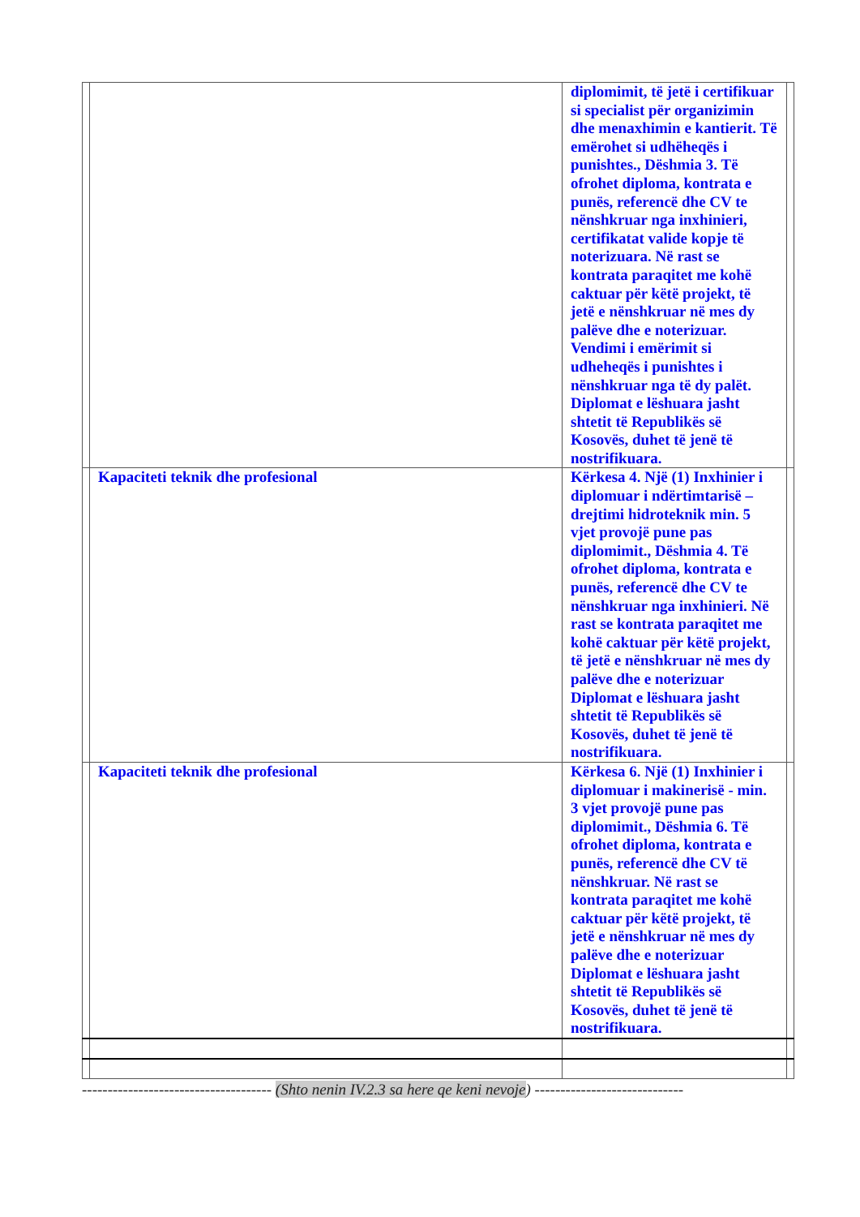| | | diplomimit, të jetë i certifikuar si specialist për organizimin dhe menaxhimin e kantierit. Të emërohet si udhëheqës i punishtes., Dëshmia 3. Të ofrohet diploma, kontrata e punës, referencë dhe CV te nënshkruar nga inxhinieri, certifikatat valide kopje të noterizuara. Në rast se kontrata paraqitet me kohë caktuar për këtë projekt, të jetë e nënshkruar në mes dy palëve dhe e noterizuar. Vendimi i emërimit si udheheqës i punishtes i nënshkruar nga të dy palët. Diplomat e lëshuara jasht shtetit të Republikës së Kosovës, duhet të jenë të nostrifikuara. | |
| | Kapaciteti teknik dhe profesional | Kërkesa 4. Një (1) Inxhinier i diplomuar i ndërtimtarisë – drejtimi hidroteknik min. 5 vjet provojë pune pas diplomimit., Dëshmia 4. Të ofrohet diploma, kontrata e punës, referencë dhe CV te nënshkruar nga inxhinieri. Në rast se kontrata paraqitet me kohë caktuar për këtë projekt, të jetë e nënshkruar në mes dy palëve dhe e noterizuar Diplomat e lëshuara jasht shtetit të Republikës së Kosovës, duhet të jenë të nostrifikuara. | |
| | Kapaciteti teknik dhe profesional | Kërkesa 6. Një (1) Inxhinier i diplomuar i makinerisë - min. 3 vjet provojë pune pas diplomimit., Dëshmia 6. Të ofrohet diploma, kontrata e punës, referencë dhe CV të nënshkruar. Në rast se kontrata paraqitet me kohë caktuar për këtë projekt, të jetë e nënshkruar në mes dy palëve dhe e noterizuar Diplomat e lëshuara jasht shtetit të Republikës së Kosovës, duhet të jenë të nostrifikuara. | |
------------------------------------- (Shto nenin IV.2.3 sa here qe keni nevoje) -----------------------------